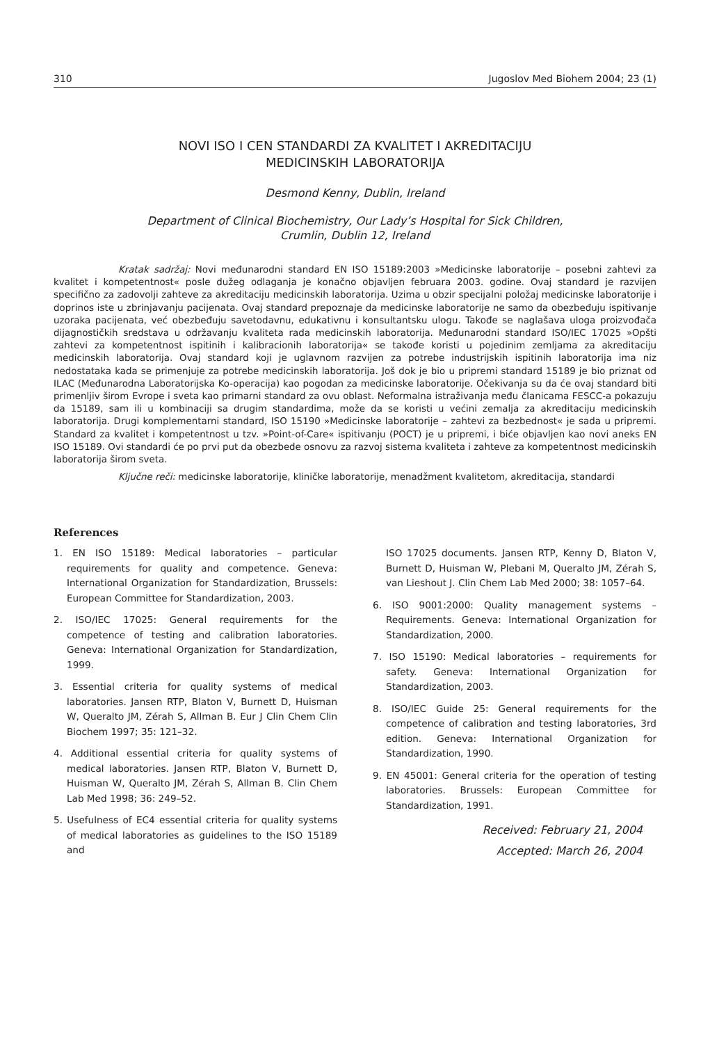310 Jugoslov Med Biohem 2004; 23 (1)
NOVI ISO I CEN STANDARDI ZA KVALITET I AKREDITACIJU
MEDICINSKIH LABORATORIJA
Desmond Kenny, Dublin, Ireland
Department of Clinical Biochemistry, Our Lady’s Hospital for Sick Children,
Crumlin, Dublin 12, Ireland
Kratak sadržaj: Novi međunarodni standard EN ISO 15189:2003 »Medicinske laboratorije – posebni zahtevi za kvalitet i kompetentnost« posle dužeg odlaganja je konačno objavljen februara 2003. godine. Ovaj standard je razvijen specifično za zadovolji zahteve za akreditaciju medicinskih laboratorija. Uzima u obzir specijalni položaj medicinske laboratorije i doprinos iste u zbrinjavanju pacijenata. Ovaj standard prepoznaje da medicinske laboratorije ne samo da obezbeđuju ispitivanje uzoraka pacijenata, već obezbeđuju savetodavnu, edukativnu i konsultantsku ulogu. Takođe se naglašava uloga proizvođača dijagnostičkih sredstava u održavanju kvaliteta rada medicinskih laboratorija. Međunarodni standard ISO/IEC 17025 »Opšti zahtevi za kompetentnost ispitinih i kalibracionih laboratorija« se takođe koristi u pojedinim zemljama za akreditaciju medicinskih laboratorija. Ovaj standard koji je uglavnom razvijen za potrebe industrijskih ispitinih laboratorija ima niz nedostataka kada se primenjuje za potrebe medicinskih laboratorija. Još dok je bio u pripremi standard 15189 je bio priznat od ILAC (Međunarodna Laboratorijska Ko-operacija) kao pogodan za medicinske laboratorije. Očekivanja su da će ovaj standard biti primenljiv širom Evrope i sveta kao primarni standard za ovu oblast. Neformalna istraživanja među članicama FESCC-a pokazuju da 15189, sam ili u kombinaciji sa drugim standardima, može da se koristi u većini zemalja za akreditaciju medicinskih laboratorija. Drugi komplementarni standard, ISO 15190 »Medicinske laboratorije – zahtevi za bezbednost« je sada u pripremi. Standard za kvalitet i kompetentnost u tzv. »Point-of-Care« ispitivanju (POCT) je u pripremi, i biće objavljen kao novi aneks EN ISO 15189. Ovi standardi će po prvi put da obezbede osnovu za razvoj sistema kvaliteta i zahteve za kompetentnost medicinskih laboratorija širom sveta.
Ključne reči: medicinske laboratorije, kliničke laboratorije, menadžment kvalitetom, akreditacija, standardi
References
1. EN ISO 15189: Medical laboratories – particular requirements for quality and competence. Geneva: International Organization for Standardization, Brussels: European Committee for Standardization, 2003.
2. ISO/IEC 17025: General requirements for the competence of testing and calibration laboratories. Geneva: International Organization for Standardization, 1999.
3. Essential criteria for quality systems of medical laboratories. Jansen RTP, Blaton V, Burnett D, Huisman W, Queralto JM, Zérah S, Allman B. Eur J Clin Chem Clin Biochem 1997; 35: 121–32.
4. Additional essential criteria for quality systems of medical laboratories. Jansen RTP, Blaton V, Burnett D, Huisman W, Queralto JM, Zérah S, Allman B. Clin Chem Lab Med 1998; 36: 249–52.
5. Usefulness of EC4 essential criteria for quality systems of medical laboratories as guidelines to the ISO 15189 and
ISO 17025 documents. Jansen RTP, Kenny D, Blaton V, Burnett D, Huisman W, Plebani M, Queralto JM, Zérah S, van Lieshout J. Clin Chem Lab Med 2000; 38: 1057–64.
6. ISO 9001:2000: Quality management systems – Requirements. Geneva: International Organization for Standardization, 2000.
7. ISO 15190: Medical laboratories – requirements for safety. Geneva: International Organization for Standardization, 2003.
8. ISO/IEC Guide 25: General requirements for the competence of calibration and testing laboratories, 3rd edition. Geneva: International Organization for Standardization, 1990.
9. EN 45001: General criteria for the operation of testing laboratories. Brussels: European Committee for Standardization, 1991.
Received: February 21, 2004
Accepted: March 26, 2004